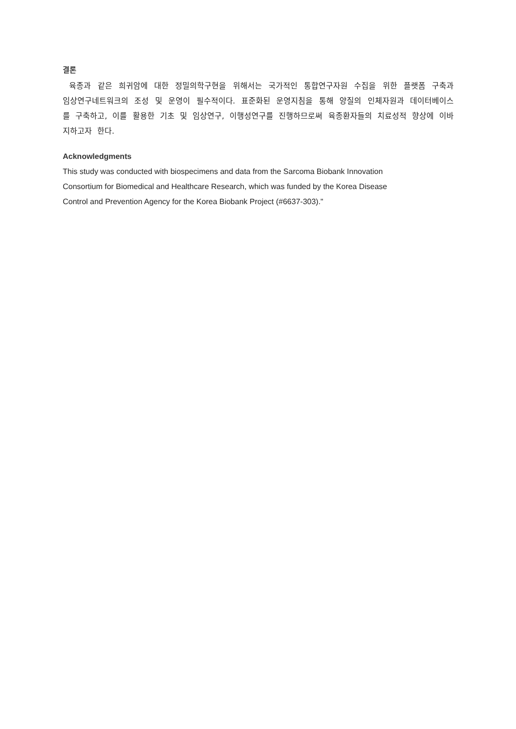결론
육종과 같은 희귀암에 대한 정밀의학구현을 위해서는 국가적인 통합연구자원 수집을 위한 플랫폼 구축과 임상연구네트워크의 조성 및 운영이 필수적이다. 표준화된 운영지침을 통해 양질의 인체자원과 데이터베이스를 구축하고, 이를 활용한 기초 및 임상연구, 이행성연구를 진행하므로써 육종환자들의 치료성적 향상에 이바지하고자 한다.
Acknowledgments
This study was conducted with biospecimens and data from the Sarcoma Biobank Innovation
Consortium for Biomedical and Healthcare Research, which was funded by the Korea Disease
Control and Prevention Agency for the Korea Biobank Project (#6637-303)."